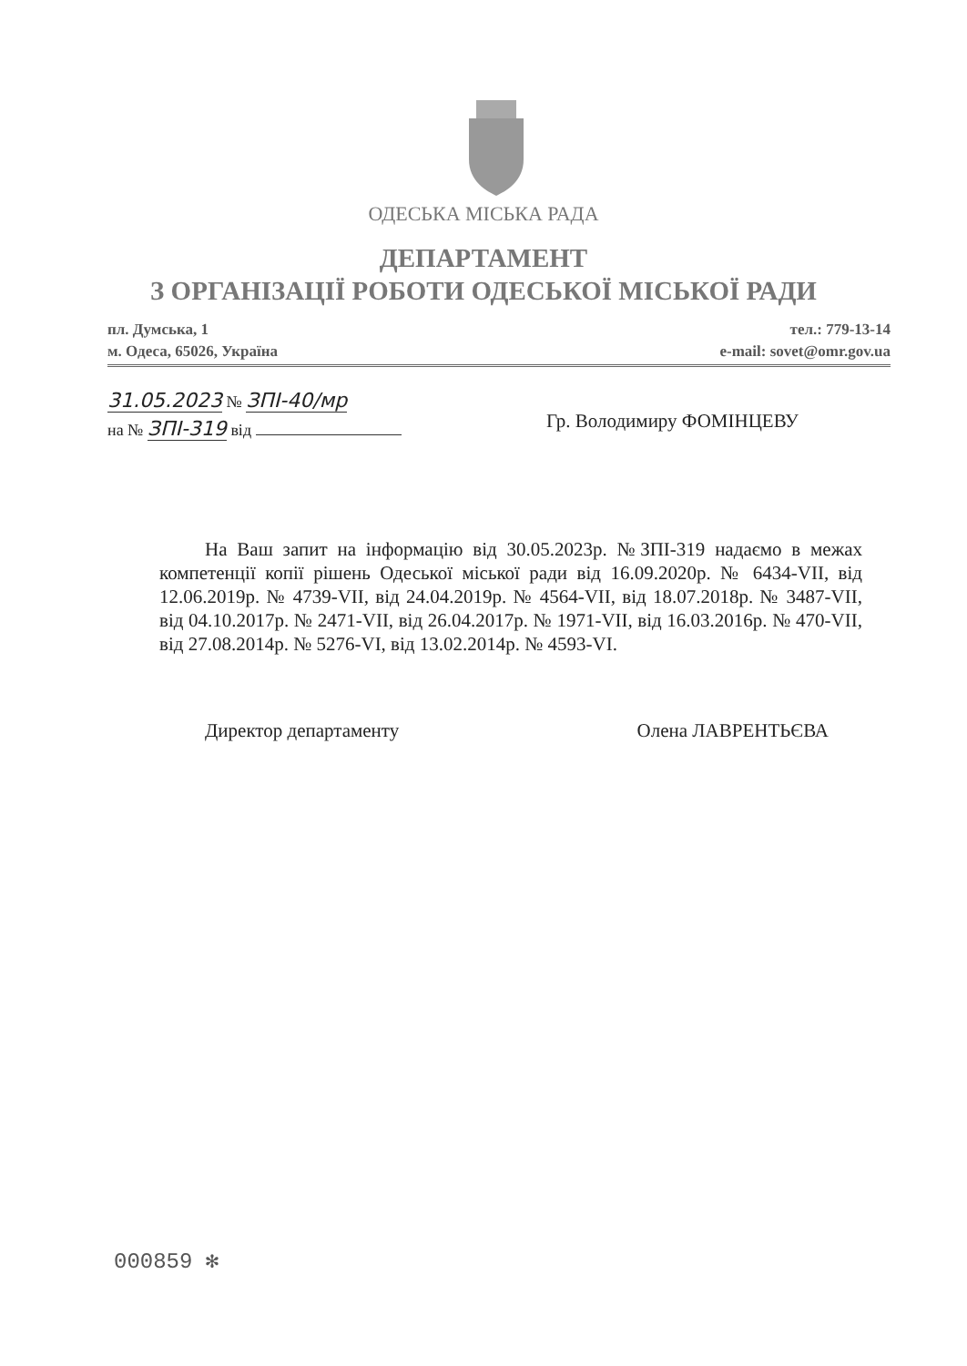ОДЕСЬКА МІСЬКА РАДА
ДЕПАРТАМЕНТ
З ОРГАНІЗАЦІЇ РОБОТИ ОДЕСЬКОЇ МІСЬКОЇ РАДИ
пл. Думська, 1
м. Одеса, 65026, Україна
тел.: 779-13-14
e-mail: sovet@omr.gov.ua
31.05.2023 № ЗПІ-40/мр
на № ЗПІ-319 від
Гр. Володимиру ФОМІНЦЕВУ
На Ваш запит на інформацію від 30.05.2023р. №ЗПІ-319 надаємо в межах компетенції копії рішень Одеської міської ради від 16.09.2020р. № 6434-VII, від 12.06.2019р. № 4739-VII, від 24.04.2019р. № 4564-VII, від 18.07.2018р. № 3487-VII, від 04.10.2017р. № 2471-VII, від 26.04.2017р. № 1971-VII, від 16.03.2016р. № 470-VII, від 27.08.2014р. № 5276-VI, від 13.02.2014р. № 4593-VI.
Директор департаменту Олена ЛАВРЕНТЬЄВА
000859 ✻